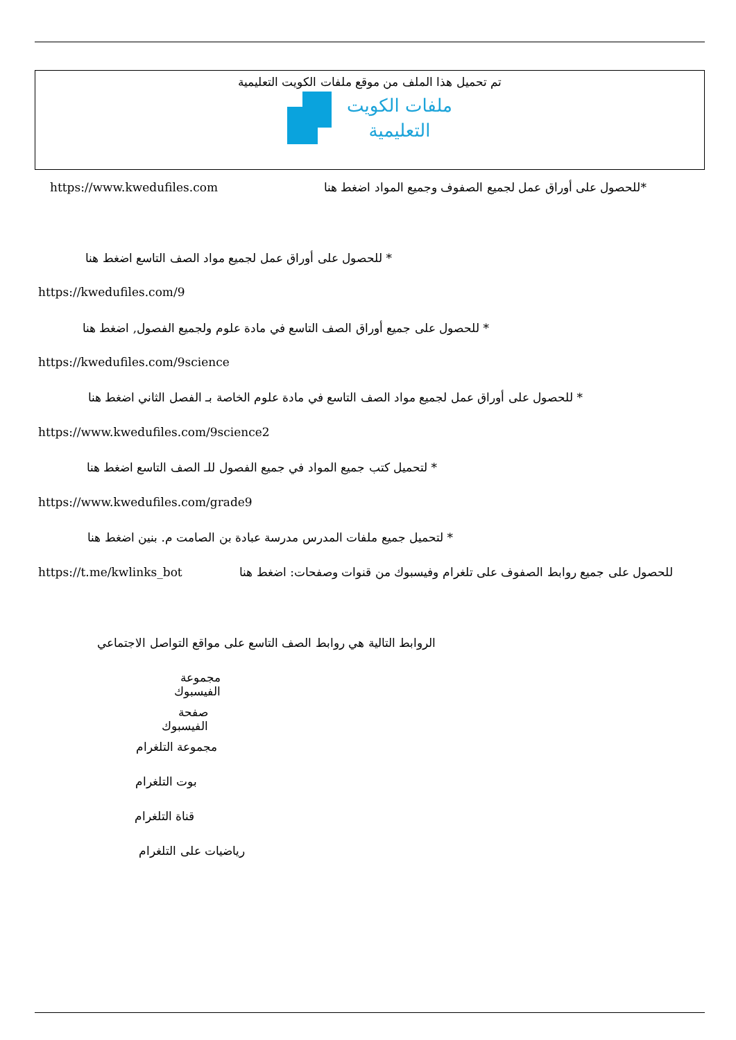تم تحميل هذا الملف من موقع ملفات الكويت التعليمية
ملفات الكويت
التعليمية
https://www.kwedufiles.com *للحصول على أوراق عمل لجميع الصفوف وجميع المواد اضغط هنا
* للحصول على أوراق عمل لجميع مواد الصف التاسع اضغط هنا
https://kwedufiles.com/9
* للحصول على جميع أوراق الصف التاسع في مادة علوم ولجميع الفصول, اضغط هنا
https://kwedufiles.com/9science
* للحصول على أوراق عمل لجميع مواد الصف التاسع في مادة علوم الخاصة بـ الفصل الثاني اضغط هنا
https://www.kwedufiles.com/9science2
* لتحميل كتب جميع المواد في جميع الفصول للـ الصف التاسع اضغط هنا
https://www.kwedufiles.com/grade9
* لتحميل جميع ملفات المدرس مدرسة عبادة بن الصامت م. بنين اضغط هنا
https://t.me/kwlinks_bot للحصول على جميع روابط الصفوف على تلغرام وفيسبوك من قنوات وصفحات: اضغط هنا
الروابط التالية هي روابط الصف التاسع على مواقع التواصل الاجتماعي
مجموعة الفيسبوك
صفحة الفيسبوك
مجموعة التلغرام
بوت التلغرام
قناة التلغرام
رياضيات على التلغرام